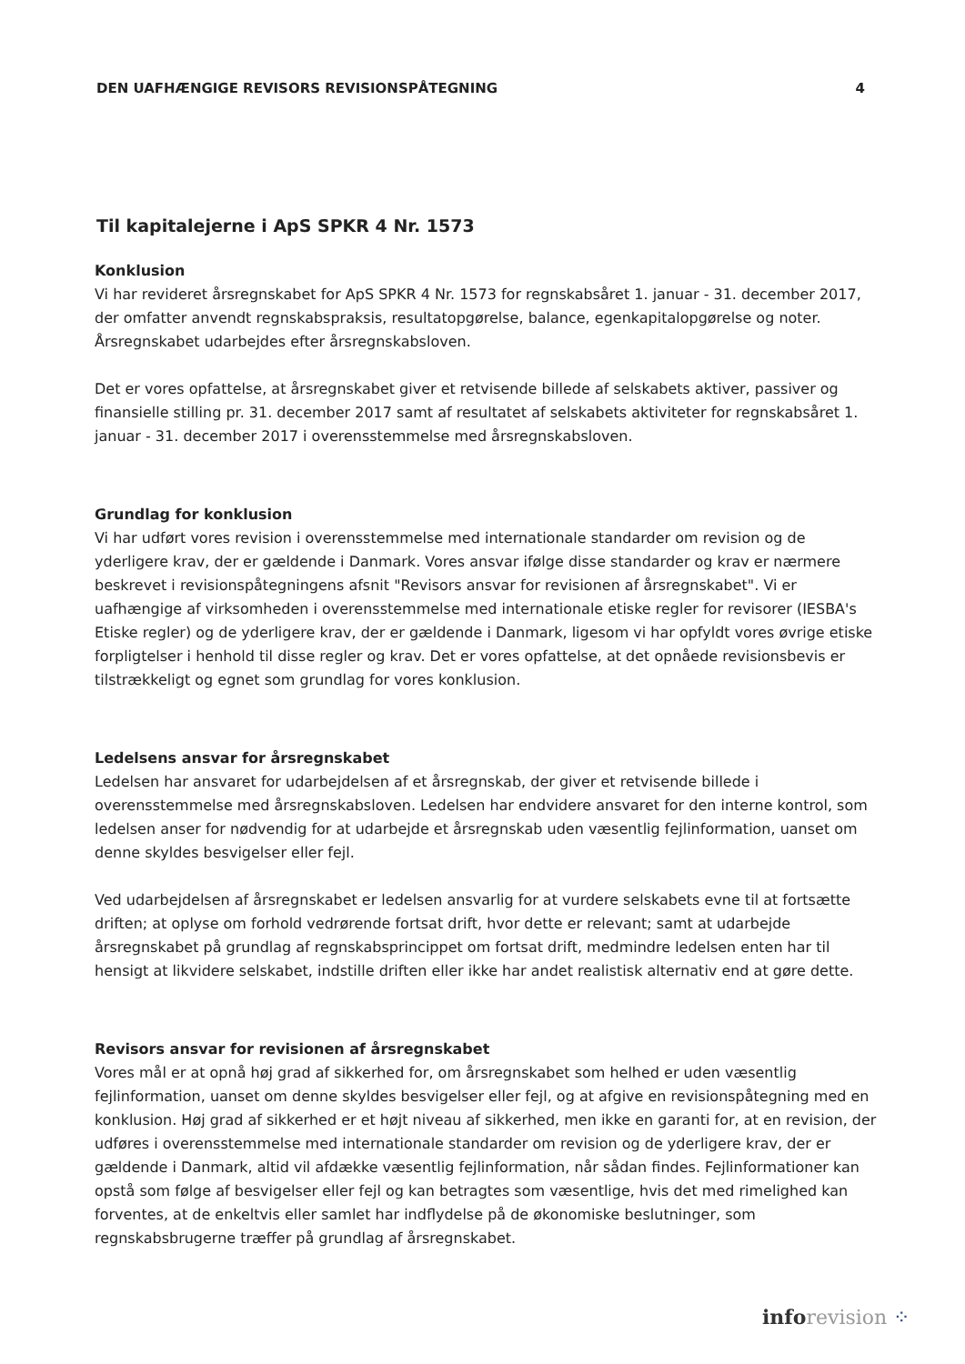DEN UAFHÆNGIGE REVISORS REVISIONSPÅTEGNING 4
Til kapitalejerne i ApS SPKR 4 Nr. 1573
Konklusion
Vi har revideret årsregnskabet for ApS SPKR 4 Nr. 1573 for regnskabsåret 1. januar - 31. december 2017, der omfatter anvendt regnskabspraksis, resultatopgørelse, balance, egenkapitalopgørelse og noter. Årsregnskabet udarbejdes efter årsregnskabsloven.
Det er vores opfattelse, at årsregnskabet giver et retvisende billede af selskabets aktiver, passiver og finansielle stilling pr. 31. december 2017 samt af resultatet af selskabets aktiviteter for regnskabsåret 1. januar - 31. december 2017 i overensstemmelse med årsregnskabsloven.
Grundlag for konklusion
Vi har udført vores revision i overensstemmelse med internationale standarder om revision og de yderligere krav, der er gældende i Danmark. Vores ansvar ifølge disse standarder og krav er nærmere beskrevet i revisionspåtegningens afsnit "Revisors ansvar for revisionen af årsregnskabet". Vi er uafhængige af virksomheden i overensstemmelse med internationale etiske regler for revisorer (IESBA's Etiske regler) og de yderligere krav, der er gældende i Danmark, ligesom vi har opfyldt vores øvrige etiske forpligtelser i henhold til disse regler og krav. Det er vores opfattelse, at det opnåede revisionsbevis er tilstrækkeligt og egnet som grundlag for vores konklusion.
Ledelsens ansvar for årsregnskabet
Ledelsen har ansvaret for udarbejdelsen af et årsregnskab, der giver et retvisende billede i overensstemmelse med årsregnskabsloven. Ledelsen har endvidere ansvaret for den interne kontrol, som ledelsen anser for nødvendig for at udarbejde et årsregnskab uden væsentlig fejlinformation, uanset om denne skyldes besvigelser eller fejl.
Ved udarbejdelsen af årsregnskabet er ledelsen ansvarlig for at vurdere selskabets evne til at fortsætte driften; at oplyse om forhold vedrørende fortsat drift, hvor dette er relevant; samt at udarbejde årsregnskabet på grundlag af regnskabsprincippet om fortsat drift, medmindre ledelsen enten har til hensigt at likvidere selskabet, indstille driften eller ikke har andet realistisk alternativ end at gøre dette.
Revisors ansvar for revisionen af årsregnskabet
Vores mål er at opnå høj grad af sikkerhed for, om årsregnskabet som helhed er uden væsentlig fejlinformation, uanset om denne skyldes besvigelser eller fejl, og at afgive en revisionspåtegning med en konklusion. Høj grad af sikkerhed er et højt niveau af sikkerhed, men ikke en garanti for, at en revision, der udføres i overensstemmelse med internationale standarder om revision og de yderligere krav, der er gældende i Danmark, altid vil afdække væsentlig fejlinformation, når sådan findes. Fejlinformationer kan opstå som følge af besvigelser eller fejl og kan betragtes som væsentlige, hvis det med rimelighed kan forventes, at de enkeltvis eller samlet har indflydelse på de økonomiske beslutninger, som regnskabsbrugerne træffer på grundlag af årsregnskabet.
info revision ⁘